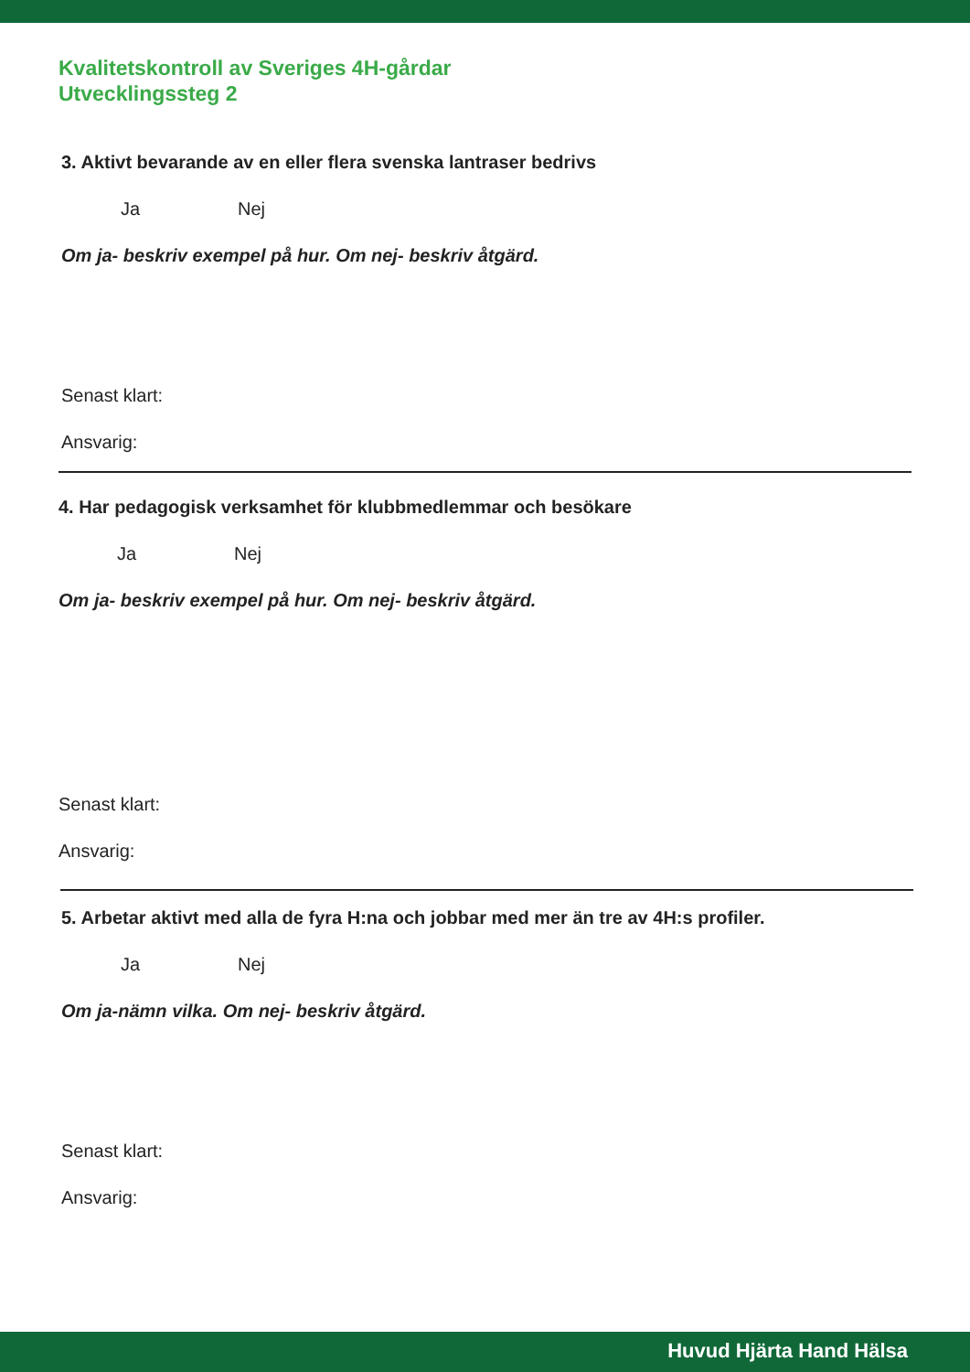Kvalitetskontroll av Sveriges 4H-gårdar
Utvecklingssteg 2
3. Aktivt bevarande av en eller flera svenska lantraser bedrivs
Ja Nej
Om ja- beskriv exempel på hur. Om nej- beskriv åtgärd.
Senast klart:
Ansvarig:
4. Har pedagogisk verksamhet för klubbmedlemmar och besökare
Ja Nej
Om ja- beskriv exempel på hur. Om nej- beskriv åtgärd.
Senast klart:
Ansvarig:
5. Arbetar aktivt med alla de fyra H:na och jobbar med mer än tre av 4H:s profiler.
Ja Nej
Om ja-nämn vilka. Om nej- beskriv åtgärd.
Senast klart:
Ansvarig:
Huvud Hjärta Hand Hälsa